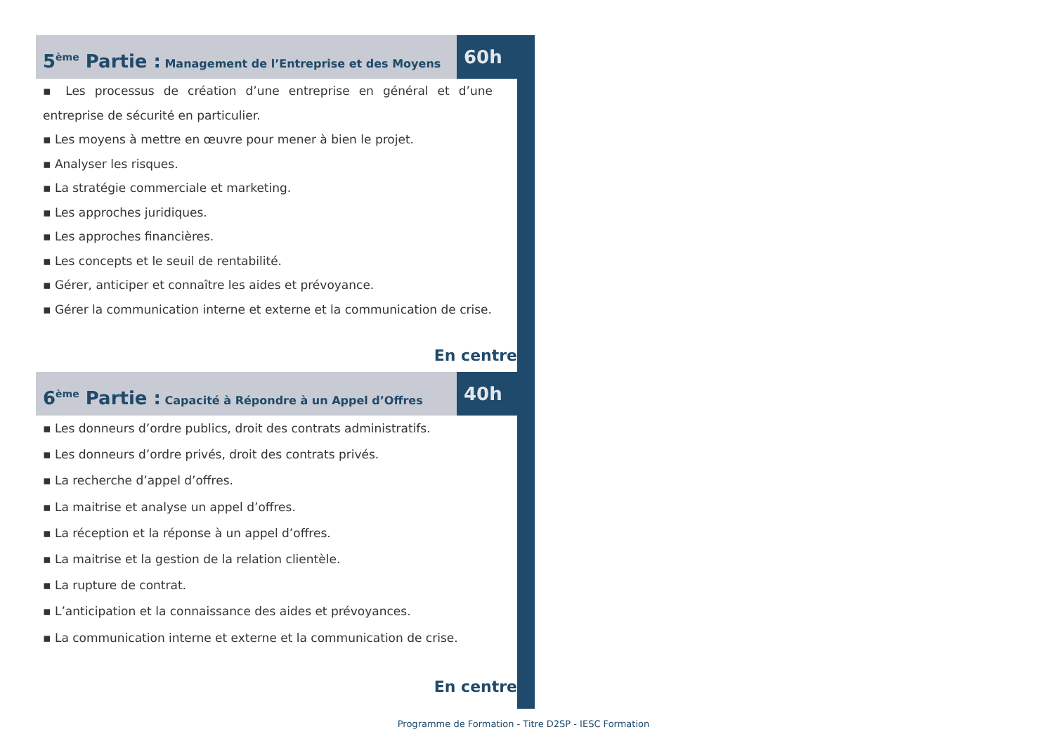5<sup>ème</sup> Partie : Management de l’Entreprise et des Moyens
60h
▪ Les processus de création d’une entreprise en général et d’une entreprise de sécurité en particulier.
▪ Les moyens à mettre en œuvre pour mener à bien le projet.
▪ Analyser les risques.
▪ La stratégie commerciale et marketing.
▪ Les approches juridiques.
▪ Les approches financières.
▪ Les concepts et le seuil de rentabilité.
▪ Gérer, anticiper et connaître les aides et prévoyance.
▪ Gérer la communication interne et externe et la communication de crise.
En centre
6<sup>ème</sup> Partie : Capacité à Répondre à un Appel d’Offres
40h
▪ Les donneurs d’ordre publics, droit des contrats administratifs.
▪ Les donneurs d’ordre privés, droit des contrats privés.
▪ La recherche d’appel d’offres.
▪ La maitrise et analyse un appel d’offres.
▪ La réception et la réponse à un appel d’offres.
▪ La maitrise et la gestion de la relation clientèle.
▪ La rupture de contrat.
▪ L’anticipation et la connaissance des aides et prévoyances.
▪ La communication interne et externe et la communication de crise.
En centre
Programme de Formation - Titre D2SP - IESC Formation